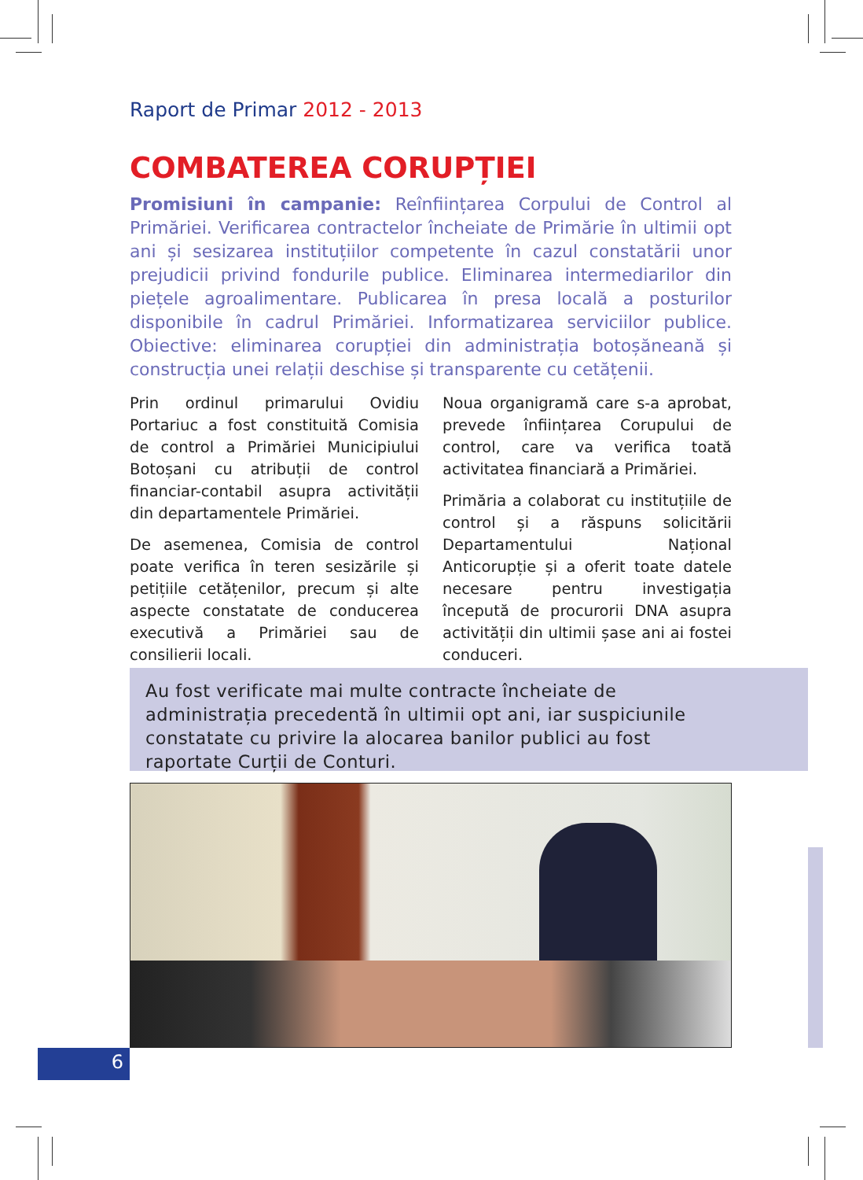Raport de Primar 2012 - 2013
COMBATEREA CORUPȚIEI
Promisiuni în campanie: Reînființarea Corpului de Control al Primăriei. Verificarea contractelor încheiate de Primărie în ultimii opt ani și sesizarea instituțiilor competente în cazul constatării unor prejudicii privind fondurile publice. Eliminarea intermediarilor din piețele agroalimentare. Publicarea în presa locală a posturilor disponibile în cadrul Primăriei. Informatizarea serviciilor publice. Obiective: eliminarea corupției din administrația botoșăneană și construcția unei relații deschise și transparente cu cetățenii.
Prin ordinul primarului Ovidiu Portariuc a fost constituită Comisia de control a Primăriei Municipiului Botoșani cu atribuții de control financiar-contabil asupra activității din departamentele Primăriei.
De asemenea, Comisia de control poate verifica în teren sesizările și petițiile cetățenilor, precum și alte aspecte constatate de conducerea executivă a Primăriei sau de consilierii locali.
Noua organigramă care s-a aprobat, prevede înființarea Corupului de control, care va verifica toată activitatea financiară a Primăriei.
Primăria a colaborat cu instituțiile de control și a răspuns solicitării Departamentului Național Anticorupție și a oferit toate datele necesare pentru investigația începută de procurorii DNA asupra activității din ultimii șase ani ai fostei conduceri.
Au fost verificate mai multe contracte încheiate de administrația precedentă în ultimii opt ani, iar suspiciunile constatate cu privire la alocarea banilor publici au fost raportate Curții de Conturi.
6